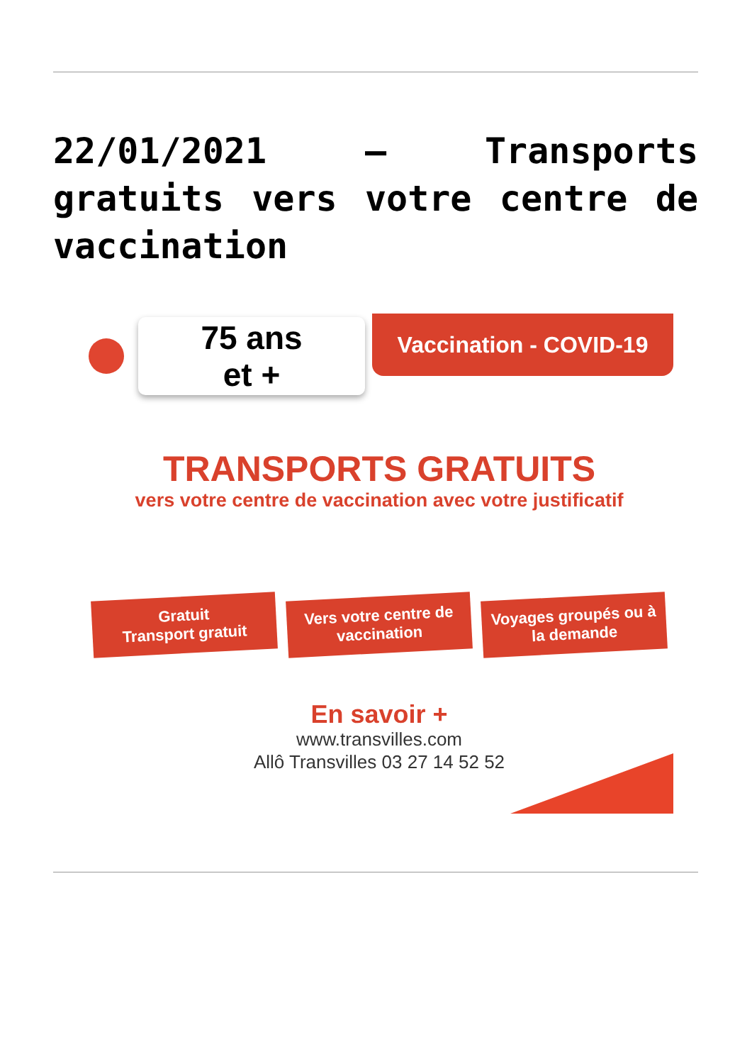22/01/2021 – Transports gratuits vers votre centre de vaccination
75 ans
et +
Vaccination - COVID-19
TRANSPORTS GRATUITS
vers votre centre de vaccination avec votre justificatif
Gratuit
Transport gratuit
Vers votre centre de vaccination
Voyages groupés ou à la demande
En savoir +
www.transvilles.com
Allô Transvilles 03 27 14 52 52